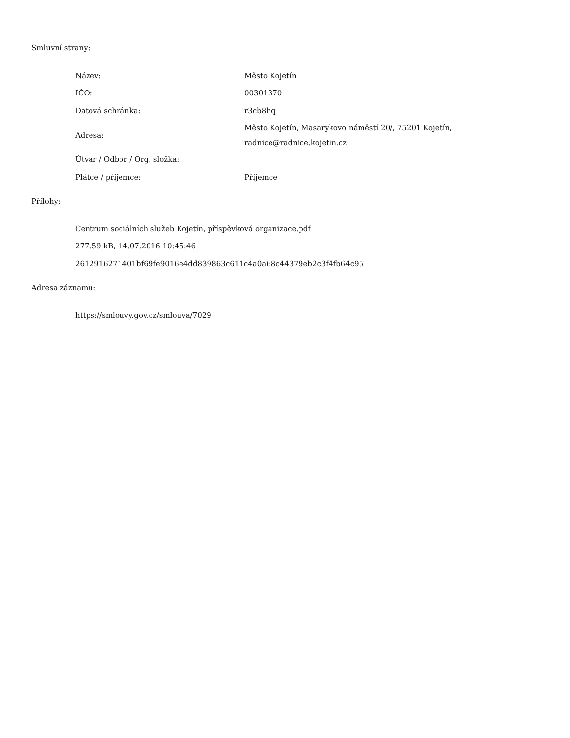Smluvní strany:
| Název: | Město Kojetín |
| IČO: | 00301370 |
| Datová schránka: | r3cb8hq |
| Adresa: | Město Kojetín, Masarykovo náměstí 20/, 75201 Kojetín, radnice@radnice.kojetin.cz |
| Útvar / Odbor / Org. složka: | |
| Plátce / příjemce: | Příjemce |
Přílohy:
Centrum sociálních služeb Kojetín, příspěvková organizace.pdf
277.59 kB, 14.07.2016 10:45:46
2612916271401bf69fe9016e4dd839863c611c4a0a68c44379eb2c3f4fb64c95
Adresa záznamu:
https://smlouvy.gov.cz/smlouva/7029